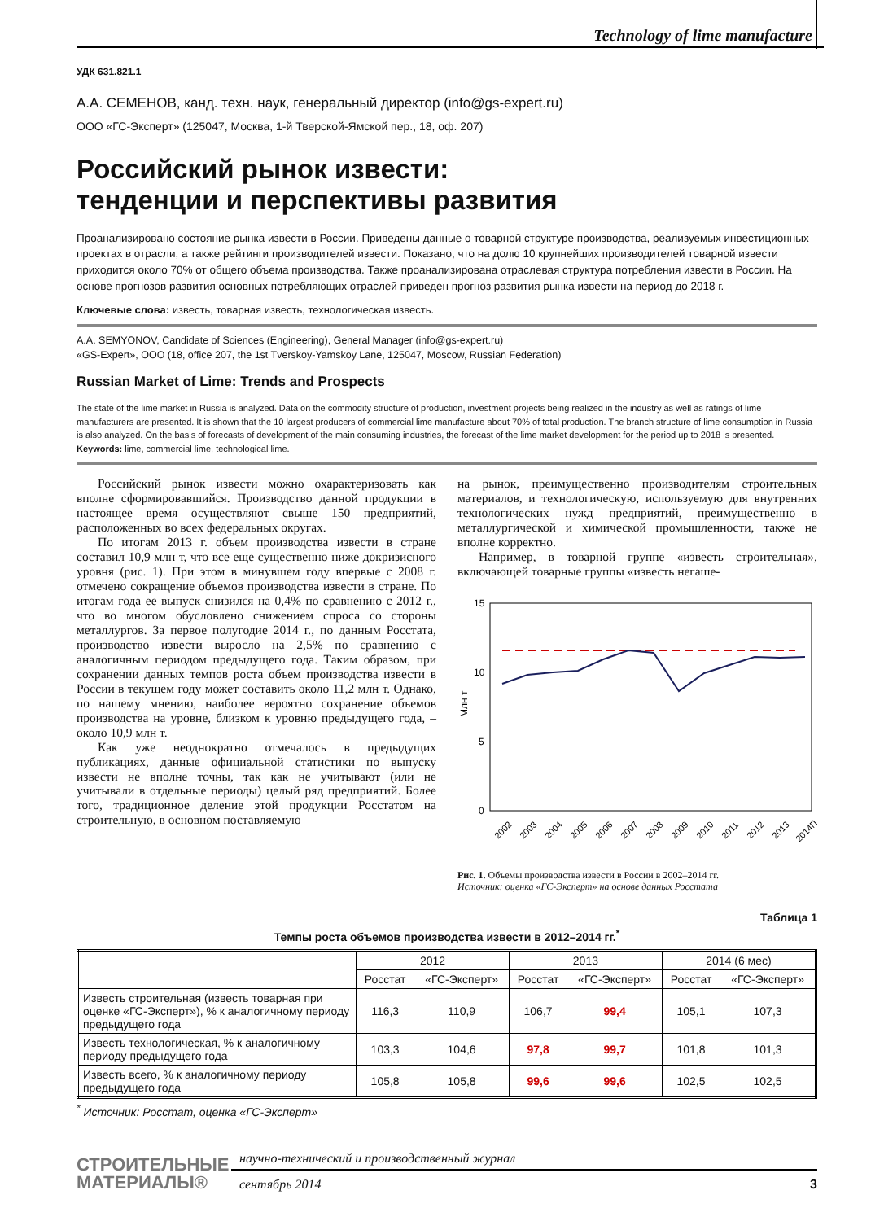Technology of lime manufacture
УДК 631.821.1
А.А. СЕМЕНОВ, канд. техн. наук, генеральный директор (info@gs-expert.ru)
ООО «ГС-Эксперт» (125047, Москва, 1-й Тверской-Ямской пер., 18, оф. 207)
Российский рынок извести:
тенденции и перспективы развития
Проанализировано состояние рынка извести в России. Приведены данные о товарной структуре производства, реализуемых инвестиционных проектах в отрасли, а также рейтинги производителей извести. Показано, что на долю 10 крупнейших производителей товарной извести приходится около 70% от общего объема производства. Также проанализирована отраслевая структура потребления извести в России. На основе прогнозов развития основных потребляющих отраслей приведен прогноз развития рынка извести на период до 2018 г.
Ключевые слова: известь, товарная известь, технологическая известь.
A.A. SEMYONOV, Candidate of Sciences (Engineering), General Manager (info@gs-expert.ru)
«GS-Expert», OOO (18, office 207, the 1st Tverskoy-Yamskoy Lane, 125047, Moscow, Russian Federation)
Russian Market of Lime: Trends and Prospects
The state of the lime market in Russia is analyzed. Data on the commodity structure of production, investment projects being realized in the industry as well as ratings of lime manufacturers are presented. It is shown that the 10 largest producers of commercial lime manufacture about 70% of total production. The branch structure of lime consumption in Russia is also analyzed. On the basis of forecasts of development of the main consuming industries, the forecast of the lime market development for the period up to 2018 is presented.
Keywords: lime, commercial lime, technological lime.
Российский рынок извести можно охарактеризовать как вполне сформировавшийся. Производство данной продукции в настоящее время осуществляют свыше 150 предприятий, расположенных во всех федеральных округах.
По итогам 2013 г. объем производства извести в стране составил 10,9 млн т, что все еще существенно ниже докризисного уровня (рис. 1). При этом в минувшем году впервые с 2008 г. отмечено сокращение объемов производства извести в стране. По итогам года ее выпуск снизился на 0,4% по сравнению с 2012 г., что во многом обусловлено снижением спроса со стороны металлургов. За первое полугодие 2014 г., по данным Росстата, производство извести выросло на 2,5% по сравнению с аналогичным периодом предыдущего года. Таким образом, при сохранении данных темпов роста объем производства извести в России в текущем году может составить около 11,2 млн т. Однако, по нашему мнению, наиболее вероятно сохранение объемов производства на уровне, близком к уровню предыдущего года, – около 10,9 млн т.
Как уже неоднократно отмечалось в предыдущих публикациях, данные официальной статистики по выпуску извести не вполне точны, так как не учитывают (или не учитывали в отдельные периоды) целый ряд предприятий. Более того, традиционное деление этой продукции Росстатом на строительную, в основном поставляемую
на рынок, преимущественно производителям строительных материалов, и технологическую, используемую для внутренних технологических нужд предприятий, преимущественно в металлургической и химической промышленности, также не вполне корректно.
Например, в товарной группе «известь строительная», включающей товарные группы «известь негаше-
15
10
5
0
Млн т
2002
2003
2004
2005
2006
2007
2008
2009
2010
2011
2012
2013
2014П
Рис. 1. Объемы производства извести в России в 2002–2014 гг.
Источник: оценка «ГС-Эксперт» на основе данных Росстата
Таблица 1
Темпы роста объемов производства извести в 2012–2014 гг.<sup>*</sup>
| | 2012 | | 2013 | | 2014 (6 мес) | |
| --- | --- | --- | --- | --- | --- | --- |
| | Росстат | «ГС-Эксперт» | Росстат | «ГС-Эксперт» | Росстат | «ГС-Эксперт» |
| Известь строительная (известь товарная при оценке «ГС-Эксперт»), % к аналогичному периоду предыдущего года | 116,3 | 110,9 | 106,7 | 99,4 | 105,1 | 107,3 |
| Известь технологическая, % к аналогичному периоду предыдущего года | 103,3 | 104,6 | 97,8 | 99,7 | 101,8 | 101,3 |
| Известь всего, % к аналогичному периоду предыдущего года | 105,8 | 105,8 | 99,6 | 99,6 | 102,5 | 102,5 |
<sup>*</sup> Источник: Росстат, оценка «ГС-Эксперт»
СТРОИТЕЛЬНЫЕ
МАТЕРИАЛЫ®
научно-технический и производственный журнал
сентябрь 2014 3